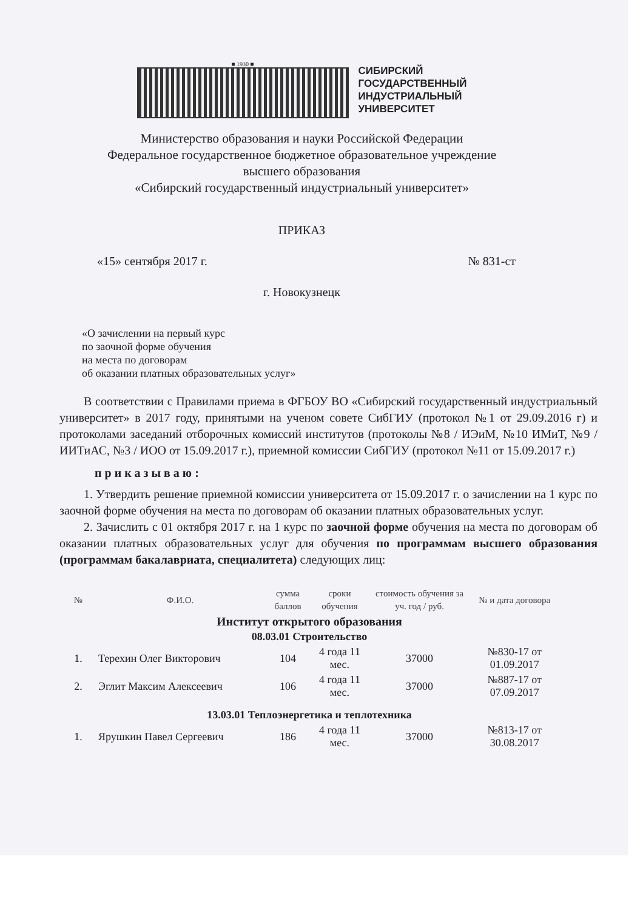■ 1930 ■
СИБИРСКИЙ
ГОСУДАРСТВЕННЫЙ
ИНДУСТРИАЛЬНЫЙ
УНИВЕРСИТЕТ
Министерство образования и науки Российской Федерации
Федеральное государственное бюджетное образовательное учреждение
высшего образования
«Сибирский государственный индустриальный университет»
ПРИКАЗ
«15» сентября 2017 г. № 831-ст
г. Новокузнецк
«О зачислении на первый курс
по заочной форме обучения
на места по договорам
об оказании платных образовательных услуг»
В соответствии с Правилами приема в ФГБОУ ВО «Сибирский государственный индустриальный университет» в 2017 году, принятыми на ученом совете СибГИУ (протокол №1 от 29.09.2016 г) и протоколами заседаний отборочных комиссий институтов (протоколы №8 / ИЭиМ, №10 ИМиТ, №9 /ИИТиАС, №3 / ИОО от 15.09.2017 г.), приемной комиссии СибГИУ (протокол №11 от 15.09.2017 г.)
приказываю:
1. Утвердить решение приемной комиссии университета от 15.09.2017 г. о зачислении на 1 курс по заочной форме обучения на места по договорам об оказании платных образовательных услуг.
2. Зачислить с 01 октября 2017 г. на 1 курс по заочной форме обучения на места по договорам об оказании платных образовательных услуг для обучения по программам высшего образования (программам бакалавриата, специалитета) следующих лиц:
| № | Ф.И.О. | сумма баллов | сроки обучения | стоимость обучения за уч. год / руб. | № и дата договора |
| --- | --- | --- | --- | --- | --- |
| Институт открытого образования | | | | | |
| 08.03.01 Строительство | | | | | |
| 1. | Терехин Олег Викторович | 104 | 4 года 11 мес. | 37000 | №830-17 от 01.09.2017 |
| 2. | Эглит Максим Алексеевич | 106 | 4 года 11 мес. | 37000 | №887-17 от 07.09.2017 |
| 13.03.01 Теплоэнергетика и теплотехника | | | | | |
| 1. | Ярушкин Павел Сергеевич | 186 | 4 года 11 мес. | 37000 | №813-17 от 30.08.2017 |